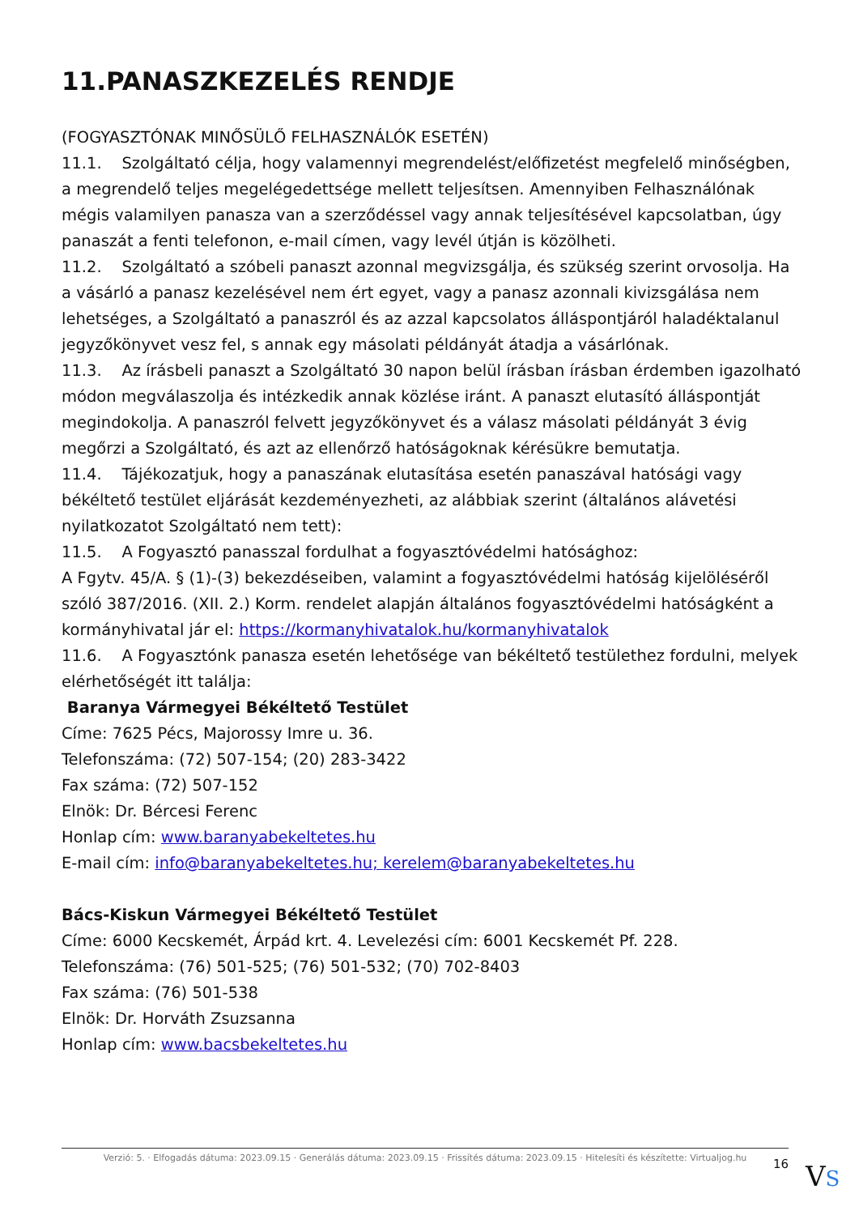11.PANASZKEZELÉS RENDJE
(FOGYASZTÓNAK MINŐSÜLŐ FELHASZNÁLÓK ESETÉN)
11.1. Szolgáltató célja, hogy valamennyi megrendelést/előfizetést megfelelő minőségben, a megrendelő teljes megelégedettsége mellett teljesítsen. Amennyiben Felhasználónak mégis valamilyen panasza van a szerződéssel vagy annak teljesítésével kapcsolatban, úgy panaszát a fenti telefonon, e-mail címen, vagy levél útján is közölheti.
11.2. Szolgáltató a szóbeli panaszt azonnal megvizsgálja, és szükség szerint orvosolja. Ha a vásárló a panasz kezelésével nem ért egyet, vagy a panasz azonnali kivizsgálása nem lehetséges, a Szolgáltató a panaszról és az azzal kapcsolatos álláspontjáról haladéktalanul jegyzőkönyvet vesz fel, s annak egy másolati példányát átadja a vásárlónak.
11.3. Az írásbeli panaszt a Szolgáltató 30 napon belül írásban írásban érdemben igazolható módon megválaszolja és intézkedik annak közlése iránt. A panaszt elutasító álláspontját megindokolja. A panaszról felvett jegyzőkönyvet és a válasz másolati példányát 3 évig megőrzi a Szolgáltató, és azt az ellenőrző hatóságoknak kérésükre bemutatja.
11.4. Tájékozatjuk, hogy a panaszának elutasítása esetén panaszával hatósági vagy békéltető testület eljárását kezdeményezheti, az alábbiak szerint (általános alávetési nyilatkozatot Szolgáltató nem tett):
11.5. A Fogyasztó panasszal fordulhat a fogyasztóvédelmi hatósághoz:
A Fgytv. 45/A. § (1)-(3) bekezdéseiben, valamint a fogyasztóvédelmi hatóság kijelöléséről szóló 387/2016. (XII. 2.) Korm. rendelet alapján általános fogyasztóvédelmi hatóságként a kormányhivatal jár el: https://kormanyhivatalok.hu/kormanyhivatalok
11.6. A Fogyasztónk panasza esetén lehetősége van békéltető testülethez fordulni, melyek elérhetőségét itt találja:
Baranya Vármegyei Békéltető Testület
Címe: 7625 Pécs, Majorossy Imre u. 36.
Telefonszáma: (72) 507-154; (20) 283-3422
Fax száma: (72) 507-152
Elnök: Dr. Bércesi Ferenc
Honlap cím: www.baranyabekeltetes.hu
E-mail cím: info@baranyabekeltetes.hu; kerelem@baranyabekeltetes.hu
Bács-Kiskun Vármegyei Békéltető Testület
Címe: 6000 Kecskemét, Árpád krt. 4. Levelezési cím: 6001 Kecskemét Pf. 228.
Telefonszáma: (76) 501-525; (76) 501-532; (70) 702-8403
Fax száma: (76) 501-538
Elnök: Dr. Horváth Zsuzsanna
Honlap cím: www.bacsbekeltetes.hu
Verzió: 5. · Elfogadás dátuma: 2023.09.15 · Generálás dátuma: 2023.09.15 · Frissítés dátuma: 2023.09.15 · Hitelesíti és készítette: Virtualjog.hu
16 VS